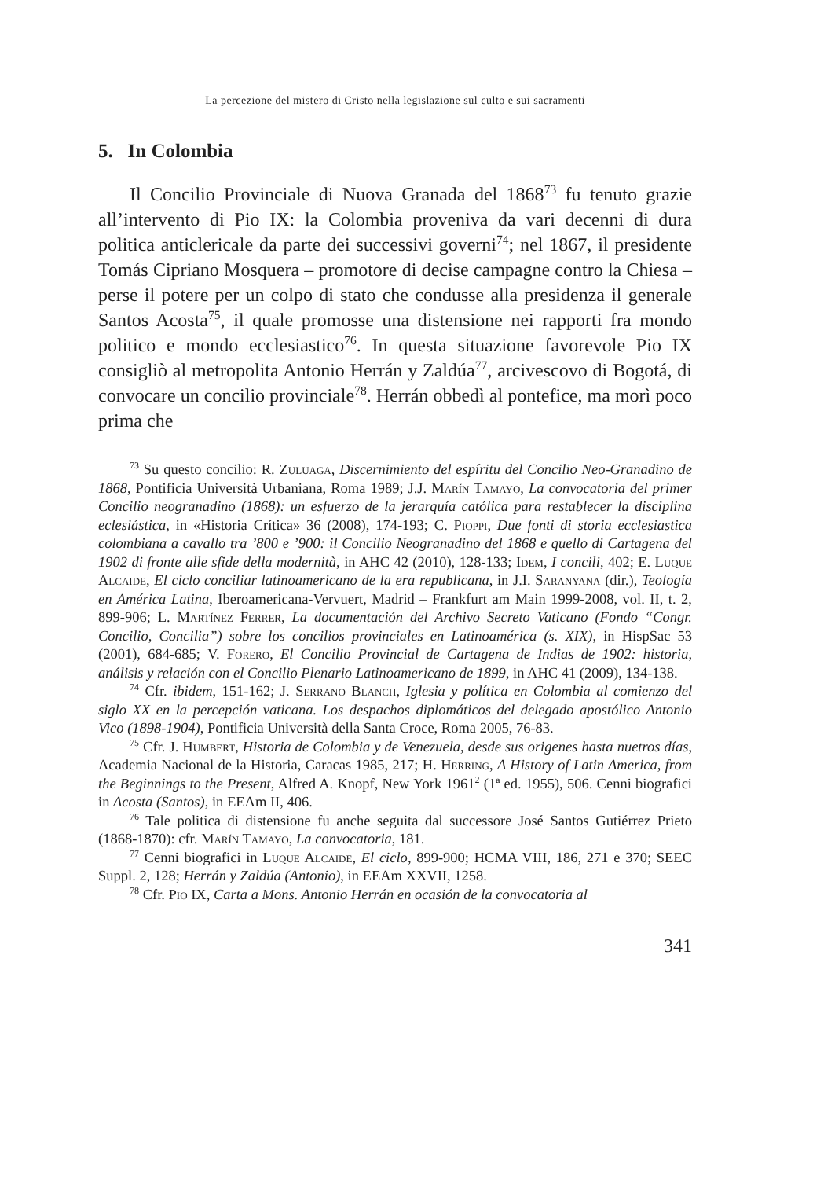La percezione del mistero di Cristo nella legislazione sul culto e sui sacramenti
5. In Colombia
Il Concilio Provinciale di Nuova Granada del 1868<sup>73</sup> fu tenuto grazie all’intervento di Pio IX: la Colombia proveniva da vari decenni di dura politica anticlericale da parte dei successivi governi<sup>74</sup>; nel 1867, il presidente Tomás Cipriano Mosquera – promotore di decise campagne contro la Chiesa – perse il potere per un colpo di stato che condusse alla presidenza il generale Santos Acosta<sup>75</sup>, il quale promosse una distensione nei rapporti fra mondo politico e mondo ecclesiastico<sup>76</sup>. In questa situazione favorevole Pio IX consigliò al metropolita Antonio Herrán y Zaldúa<sup>77</sup>, arcivescovo di Bogotá, di convocare un concilio provinciale<sup>78</sup>. Herrán obbedì al pontefice, ma morì poco prima che
<sup>73</sup> Su questo concilio: R. Zuluaga, Discernimiento del espíritu del Concilio Neo-Granadino de 1868, Pontificia Università Urbaniana, Roma 1989; J.J. Marín Tamayo, La convocatoria del primer Concilio neogranadino (1868): un esfuerzo de la jerarquía católica para restablecer la disciplina eclesiástica, in «Historia Crítica» 36 (2008), 174-193; C. Pioppi, Due fonti di storia ecclesiastica colombiana a cavallo tra ’800 e ’900: il Concilio Neogranadino del 1868 e quello di Cartagena del 1902 di fronte alle sfide della modernità, in AHC 42 (2010), 128-133; Idem, I concili, 402; E. Luque Alcaide, El ciclo conciliar latinoamericano de la era republicana, in J.I. Saranyana (dir.), Teología en América Latina, Iberoamericana-Vervuert, Madrid – Frankfurt am Main 1999-2008, vol. II, t. 2, 899-906; L. Martínez Ferrer, La documentación del Archivo Secreto Vaticano (Fondo “Congr. Concilio, Concilia”) sobre los concilios provinciales en Latinoamérica (s. XIX), in HispSac 53 (2001), 684-685; V. Forero, El Concilio Provincial de Cartagena de Indias de 1902: historia, análisis y relación con el Concilio Plenario Latinoamericano de 1899, in AHC 41 (2009), 134-138.
<sup>74</sup> Cfr. ibidem, 151-162; J. Serrano Blanch, Iglesia y política en Colombia al comienzo del siglo XX en la percepción vaticana. Los despachos diplomáticos del delegado apostólico Antonio Vico (1898-1904), Pontificia Università della Santa Croce, Roma 2005, 76-83.
<sup>75</sup> Cfr. J. Humbert, Historia de Colombia y de Venezuela, desde sus origenes hasta nuetros días, Academia Nacional de la Historia, Caracas 1985, 217; H. Herring, A History of Latin America, from the Beginnings to the Present, Alfred A. Knopf, New York 1961<sup>2</sup> (1ª ed. 1955), 506. Cenni biografici in Acosta (Santos), in EEAm II, 406.
<sup>76</sup> Tale politica di distensione fu anche seguita dal successore José Santos Gutiérrez Prieto (1868-1870): cfr. Marín Tamayo, La convocatoria, 181.
<sup>77</sup> Cenni biografici in Luque Alcaide, El ciclo, 899-900; HCMA VIII, 186, 271 e 370; SEEC Suppl. 2, 128; Herrán y Zaldúa (Antonio), in EEAm XXVII, 1258.
<sup>78</sup> Cfr. Pio IX, Carta a Mons. Antonio Herrán en ocasión de la convocatoria al
341